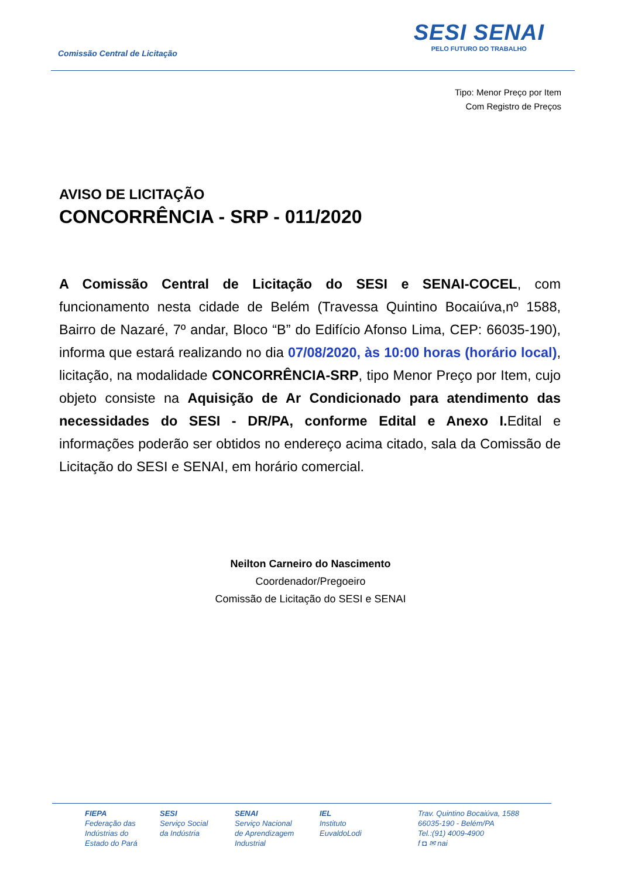Comissão Central de Licitação
SESI SENAI
PELO FUTURO DO TRABALHO
Tipo: Menor Preço por Item
Com Registro de Preços
AVISO DE LICITAÇÃO
CONCORRÊNCIA - SRP - 011/2020
A Comissão Central de Licitação do SESI e SENAI-COCEL, com funcionamento nesta cidade de Belém (Travessa Quintino Bocaiúva,nº 1588, Bairro de Nazaré, 7º andar, Bloco “B” do Edifício Afonso Lima, CEP: 66035-190), informa que estará realizando no dia 07/08/2020, às 10:00 horas (horário local), licitação, na modalidade CONCORRÊNCIA-SRP, tipo Menor Preço por Item, cujo objeto consiste na Aquisição de Ar Condicionado para atendimento das necessidades do SESI - DR/PA, conforme Edital e Anexo I. Edital e informações poderão ser obtidos no endereço acima citado, sala da Comissão de Licitação do SESI e SENAI, em horário comercial.
Neilton Carneiro do Nascimento
Coordenador/Pregoeiro
Comissão de Licitação do SESI e SENAI
FIEPA
Federação das
Indústrias do
Estado do Pará
SESI
Serviço Social
da Indústria
SENAI
Serviço Nacional
de Aprendizagem
Industrial
IEL
Instituto
EuvaldoLodi
Trav. Quintino Bocaiúva, 1588
66035-190 - Belém/PA
Tel.:(91) 4009-4900
f ◘ ✉ nai